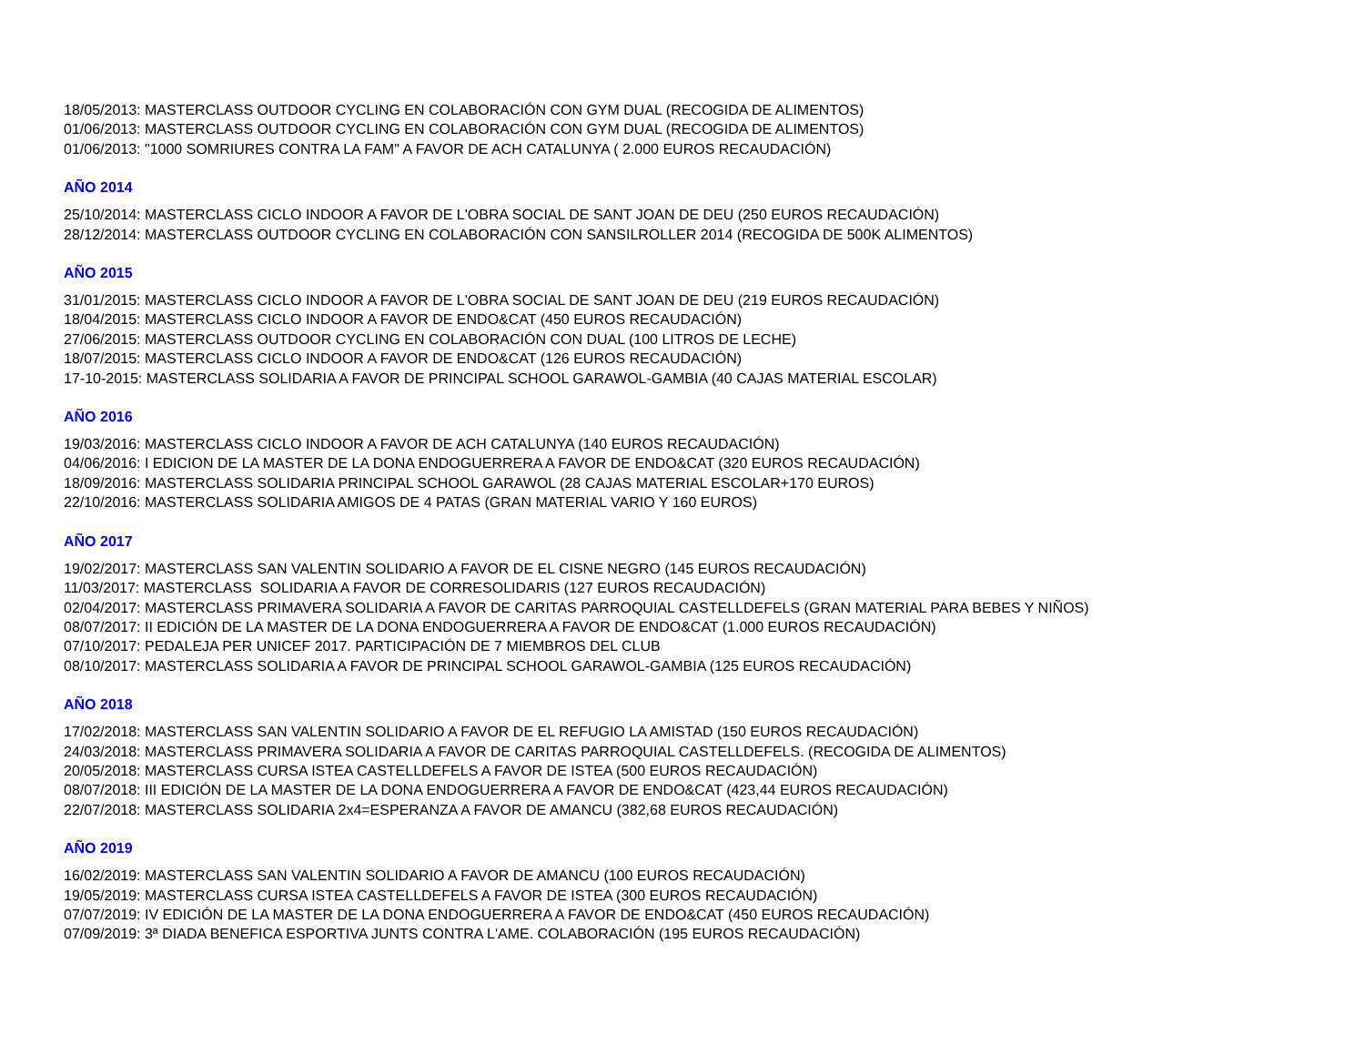18/05/2013: MASTERCLASS OUTDOOR CYCLING EN COLABORACIÓN CON GYM DUAL (RECOGIDA DE ALIMENTOS)
01/06/2013: MASTERCLASS OUTDOOR CYCLING EN COLABORACIÓN CON GYM DUAL (RECOGIDA DE ALIMENTOS)
01/06/2013: "1000 SOMRIURES CONTRA LA FAM" A FAVOR DE ACH CATALUNYA ( 2.000 EUROS RECAUDACIÓN)
AÑO 2014
25/10/2014: MASTERCLASS CICLO INDOOR A FAVOR DE L'OBRA SOCIAL DE SANT JOAN DE DEU (250 EUROS RECAUDACIÓN)
28/12/2014: MASTERCLASS OUTDOOR CYCLING EN COLABORACIÓN CON SANSILROLLER 2014 (RECOGIDA DE 500K ALIMENTOS)
AÑO 2015
31/01/2015: MASTERCLASS CICLO INDOOR A FAVOR DE L'OBRA SOCIAL DE SANT JOAN DE DEU (219 EUROS RECAUDACIÓN)
18/04/2015: MASTERCLASS CICLO INDOOR A FAVOR DE ENDO&CAT (450 EUROS RECAUDACIÓN)
27/06/2015: MASTERCLASS OUTDOOR CYCLING EN COLABORACIÓN CON DUAL (100 LITROS DE LECHE)
18/07/2015: MASTERCLASS CICLO INDOOR A FAVOR DE ENDO&CAT (126 EUROS RECAUDACIÓN)
17-10-2015: MASTERCLASS SOLIDARIA A FAVOR DE PRINCIPAL SCHOOL GARAWOL-GAMBIA (40 CAJAS MATERIAL ESCOLAR)
AÑO 2016
19/03/2016: MASTERCLASS CICLO INDOOR A FAVOR DE ACH CATALUNYA (140 EUROS RECAUDACIÓN)
04/06/2016: I EDICION DE LA MASTER DE LA DONA ENDOGUERRERA A FAVOR DE ENDO&CAT (320 EUROS RECAUDACIÓN)
18/09/2016: MASTERCLASS SOLIDARIA PRINCIPAL SCHOOL GARAWOL (28 CAJAS MATERIAL ESCOLAR+170 EUROS)
22/10/2016: MASTERCLASS SOLIDARIA AMIGOS DE 4 PATAS (GRAN MATERIAL VARIO Y 160 EUROS)
AÑO 2017
19/02/2017: MASTERCLASS SAN VALENTIN SOLIDARIO A FAVOR DE EL CISNE NEGRO (145 EUROS RECAUDACIÓN)
11/03/2017: MASTERCLASS SOLIDARIA A FAVOR DE CORRESOLIDARIS (127 EUROS RECAUDACIÓN)
02/04/2017: MASTERCLASS PRIMAVERA SOLIDARIA A FAVOR DE CARITAS PARROQUIAL CASTELLDEFELS (GRAN MATERIAL PARA BEBES Y NIÑOS)
08/07/2017: II EDICIÓN DE LA MASTER DE LA DONA ENDOGUERRERA A FAVOR DE ENDO&CAT (1.000 EUROS RECAUDACIÓN)
07/10/2017: PEDALEJA PER UNICEF 2017. PARTICIPACIÓN DE 7 MIEMBROS DEL CLUB
08/10/2017: MASTERCLASS SOLIDARIA A FAVOR DE PRINCIPAL SCHOOL GARAWOL-GAMBIA (125 EUROS RECAUDACIÓN)
AÑO 2018
17/02/2018: MASTERCLASS SAN VALENTIN SOLIDARIO A FAVOR DE EL REFUGIO LA AMISTAD (150 EUROS RECAUDACIÓN)
24/03/2018: MASTERCLASS PRIMAVERA SOLIDARIA A FAVOR DE CARITAS PARROQUIAL CASTELLDEFELS. (RECOGIDA DE ALIMENTOS)
20/05/2018: MASTERCLASS CURSA ISTEA CASTELLDEFELS A FAVOR DE ISTEA (500 EUROS RECAUDACIÓN)
08/07/2018: III EDICIÓN DE LA MASTER DE LA DONA ENDOGUERRERA A FAVOR DE ENDO&CAT (423,44 EUROS RECAUDACIÓN)
22/07/2018: MASTERCLASS SOLIDARIA 2x4=ESPERANZA A FAVOR DE AMANCU (382,68 EUROS RECAUDACIÓN)
AÑO 2019
16/02/2019: MASTERCLASS SAN VALENTIN SOLIDARIO A FAVOR DE AMANCU (100 EUROS RECAUDACIÓN)
19/05/2019: MASTERCLASS CURSA ISTEA CASTELLDEFELS A FAVOR DE ISTEA (300 EUROS RECAUDACIÓN)
07/07/2019: IV EDICIÓN DE LA MASTER DE LA DONA ENDOGUERRERA A FAVOR DE ENDO&CAT (450 EUROS RECAUDACIÓN)
07/09/2019: 3ª DIADA BENEFICA ESPORTIVA JUNTS CONTRA L'AME. COLABORACIÓN (195 EUROS RECAUDACIÓN)